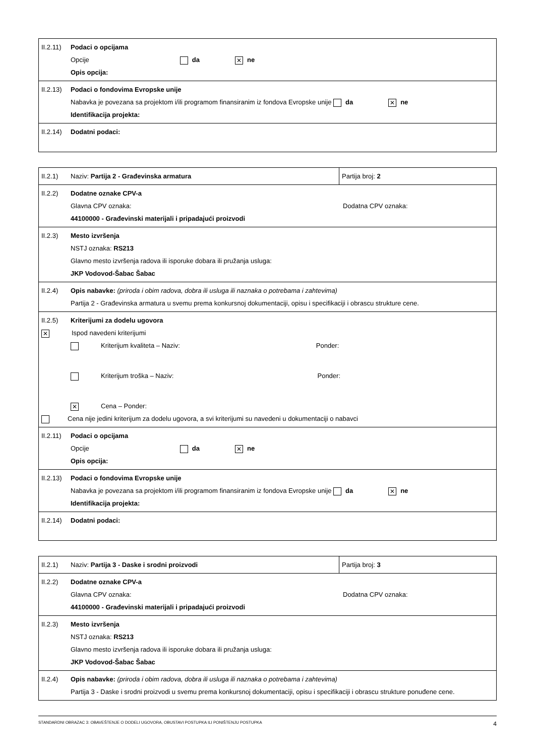| II.2.11) Podaci o opcijama Opcije da ✕ ne Opis opcija: |
| II.2.13) Podaci o fondovima Evropske unije Nabavka je povezana sa projektom i/ili programom finansiranim iz fondova Evropske unije da ✕ ne Identifikacija projekta: |
| II.2.14) Dodatni podaci: |
| II.2.1) Naziv: Partija 2 - Građevinska armatura | Partija broj: 2 |
| II.2.2) Dodatne oznake CPV-a Glavna CPV oznaka: Dodatna CPV oznaka: 44100000 - Građevinski materijali i pripadajući proizvodi | |
| II.2.3) Mesto izvršenja NSTJ oznaka: RS213 Glavno mesto izvršenja radova ili isporuke dobara ili pružanja usluga: JKP Vodovod-Šabac Šabac | |
| II.2.4) Opis nabavke: (priroda i obim radova, dobra ili usluga ili naznaka o potrebama i zahtevima) Partija 2 - Građevinska armatura u svemu prema konkursnoj dokumentaciji, opisu i specifikaciji i obrascu strukture cene. | |
| II.2.5) Kriterijumi za dodelu ugovora ✕ Ispod navedeni kriterijumi Kriterijum kvaliteta – Naziv: Ponder: Kriterijum troška – Naziv: Ponder: ✕ Cena – Ponder: Cena nije jedini kriterijum za dodelu ugovora, a svi kriterijumi su navedeni u dokumentaciji o nabavci | |
| II.2.11) Podaci o opcijama Opcije da ✕ ne Opis opcija: | |
| II.2.13) Podaci o fondovima Evropske unije Nabavka je povezana sa projektom i/ili programom finansiranim iz fondova Evropske unije da ✕ ne Identifikacija projekta: | |
| II.2.14) Dodatni podaci: | |
| II.2.1) Naziv: Partija 3 - Daske i srodni proizvodi | Partija broj: 3 |
| II.2.2) Dodatne oznake CPV-a Glavna CPV oznaka: Dodatna CPV oznaka: 44100000 - Građevinski materijali i pripadajući proizvodi | |
| II.2.3) Mesto izvršenja NSTJ oznaka: RS213 Glavno mesto izvršenja radova ili isporuke dobara ili pružanja usluga: JKP Vodovod-Šabac Šabac | |
| II.2.4) Opis nabavke: (priroda i obim radova, dobra ili usluga ili naznaka o potrebama i zahtevima) Partija 3 - Daske i srodni proizvodi u svemu prema konkursnoj dokumentaciji, opisu i specifikaciji i obrascu strukture ponuđene cene. | |
STANDARDNI OBRAZAC 3: OBAVEŠTENJE O DODELI UGOVORA, OBUSTAVI POSTUPKA ILI PONIŠTENJU POSTUPKA 4